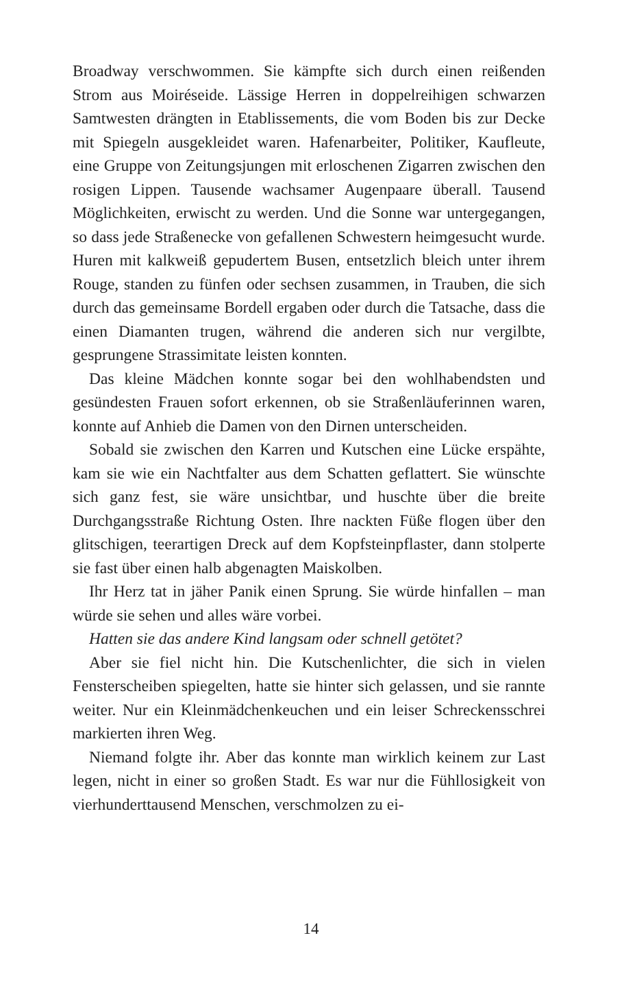Broadway verschwommen. Sie kämpfte sich durch einen reißenden Strom aus Moiréseide. Lässige Herren in doppelreihigen schwarzen Samtwesten drängten in Etablissements, die vom Boden bis zur Decke mit Spiegeln ausgekleidet waren. Hafenarbeiter, Politiker, Kaufleute, eine Gruppe von Zeitungsjungen mit erloschenen Zigarren zwischen den rosigen Lippen. Tausende wachsamer Augenpaare überall. Tausend Möglichkeiten, erwischt zu werden. Und die Sonne war untergegangen, so dass jede Straßenecke von gefallenen Schwestern heimgesucht wurde. Huren mit kalkweiß gepudertem Busen, entsetzlich bleich unter ihrem Rouge, standen zu fünfen oder sechsen zusammen, in Trauben, die sich durch das gemeinsame Bordell ergaben oder durch die Tatsache, dass die einen Diamanten trugen, während die anderen sich nur vergilbte, gesprungene Strassimitate leisten konnten.
Das kleine Mädchen konnte sogar bei den wohlhabendsten und gesündesten Frauen sofort erkennen, ob sie Straßenläuferinnen waren, konnte auf Anhieb die Damen von den Dirnen unterscheiden.
Sobald sie zwischen den Karren und Kutschen eine Lücke erspähte, kam sie wie ein Nachtfalter aus dem Schatten geflattert. Sie wünschte sich ganz fest, sie wäre unsichtbar, und huschte über die breite Durchgangsstraße Richtung Osten. Ihre nackten Füße flogen über den glitschigen, teerartigen Dreck auf dem Kopfsteinpflaster, dann stolperte sie fast über einen halb abgenagten Maiskolben.
Ihr Herz tat in jäher Panik einen Sprung. Sie würde hinfallen – man würde sie sehen und alles wäre vorbei.
Hatten sie das andere Kind langsam oder schnell getötet?
Aber sie fiel nicht hin. Die Kutschenlichter, die sich in vielen Fensterscheiben spiegelten, hatte sie hinter sich gelassen, und sie rannte weiter. Nur ein Kleinmädchenkeuchen und ein leiser Schreckensschrei markierten ihren Weg.
Niemand folgte ihr. Aber das konnte man wirklich keinem zur Last legen, nicht in einer so großen Stadt. Es war nur die Fühllosigkeit von vierhunderttausend Menschen, verschmolzen zu ei-
14